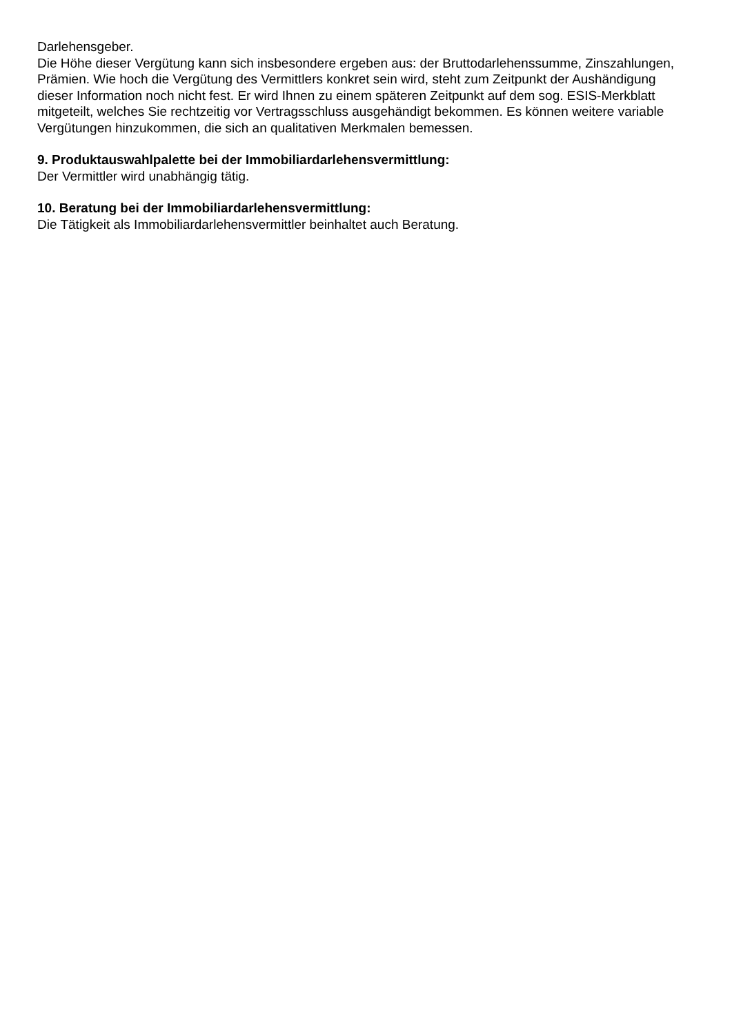Darlehensgeber.
Die Höhe dieser Vergütung kann sich insbesondere ergeben aus: der Bruttodarlehenssumme, Zinszahlungen, Prämien. Wie hoch die Vergütung des Vermittlers konkret sein wird, steht zum Zeitpunkt der Aushändigung dieser Information noch nicht fest. Er wird Ihnen zu einem späteren Zeitpunkt auf dem sog. ESIS-Merkblatt mitgeteilt, welches Sie rechtzeitig vor Vertragsschluss ausgehändigt bekommen. Es können weitere variable Vergütungen hinzukommen, die sich an qualitativen Merkmalen bemessen.
9. Produktauswahlpalette bei der Immobiliardarlehensvermittlung:
Der Vermittler wird unabhängig tätig.
10. Beratung bei der Immobiliardarlehensvermittlung:
Die Tätigkeit als Immobiliardarlehensvermittler beinhaltet auch Beratung.